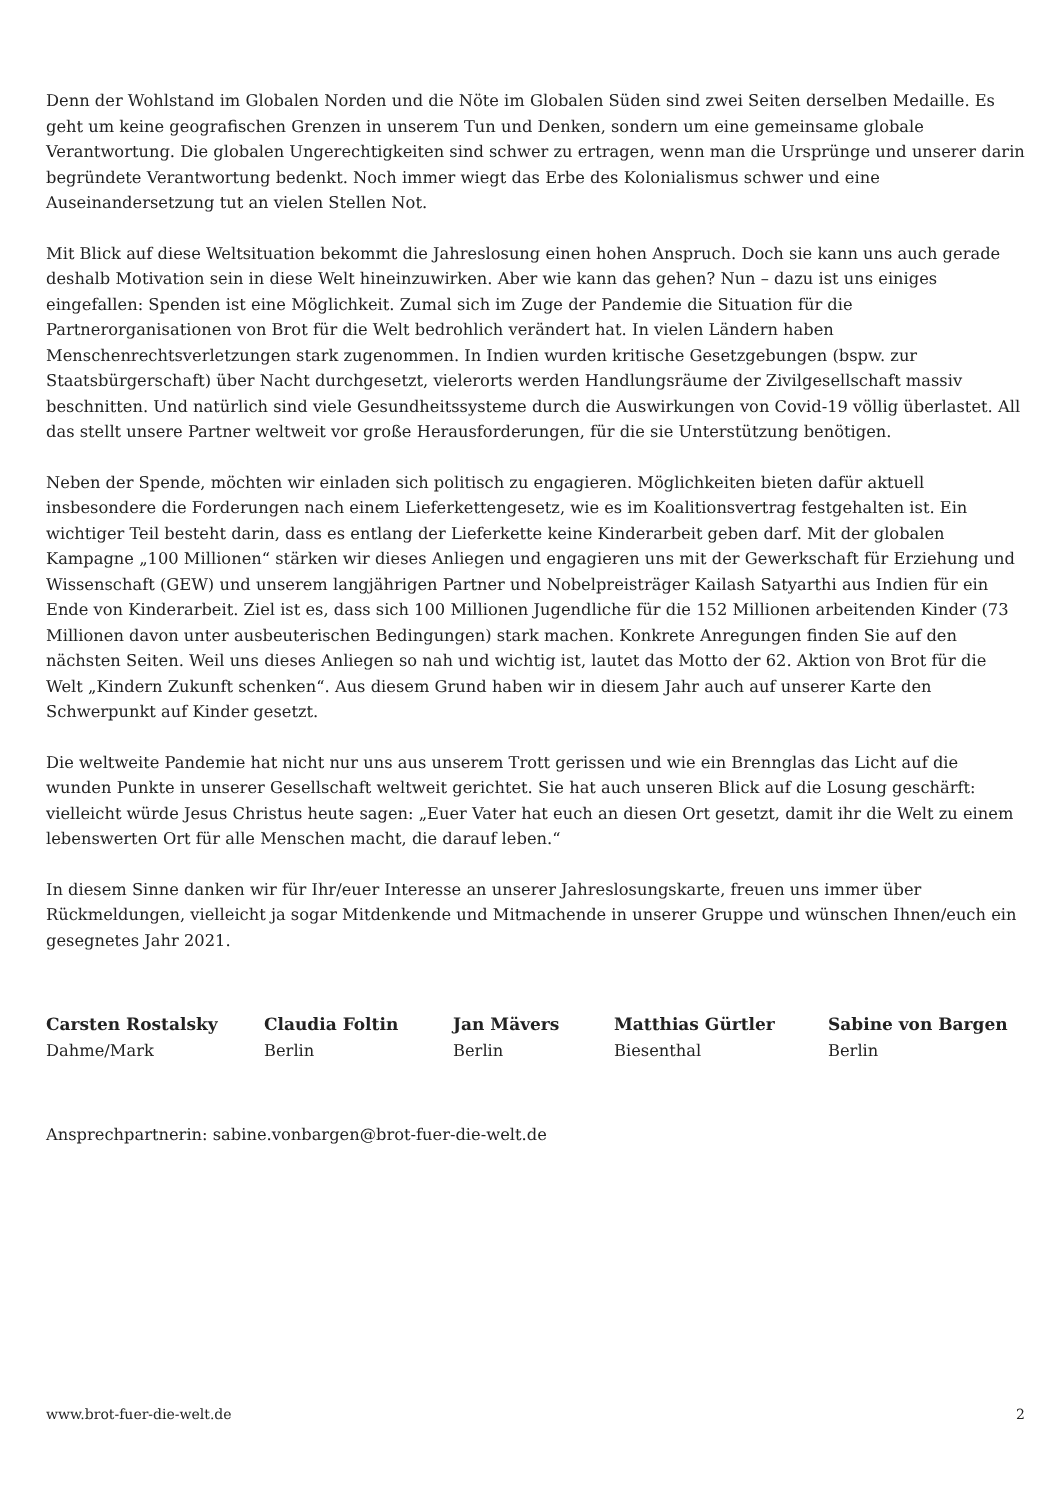Denn der Wohlstand im Globalen Norden und die Nöte im Globalen Süden sind zwei Seiten derselben Medaille. Es geht um keine geografischen Grenzen in unserem Tun und Denken, sondern um eine gemeinsame globale Verantwortung. Die globalen Ungerechtigkeiten sind schwer zu ertragen, wenn man die Ursprünge und unserer darin begründete Verantwortung bedenkt. Noch immer wiegt das Erbe des Kolonialismus schwer und eine Auseinandersetzung tut an vielen Stellen Not.
Mit Blick auf diese Weltsituation bekommt die Jahreslosung einen hohen Anspruch. Doch sie kann uns auch gerade deshalb Motivation sein in diese Welt hineinzuwirken. Aber wie kann das gehen? Nun – dazu ist uns einiges eingefallen: Spenden ist eine Möglichkeit. Zumal sich im Zuge der Pandemie die Situation für die Partnerorganisationen von Brot für die Welt bedrohlich verändert hat. In vielen Ländern haben Menschenrechtsverletzungen stark zugenommen. In Indien wurden kritische Gesetzgebungen (bspw. zur Staatsbürgerschaft) über Nacht durchgesetzt, vielerorts werden Handlungsräume der Zivilgesellschaft massiv beschnitten. Und natürlich sind viele Gesundheitssysteme durch die Auswirkungen von Covid-19 völlig überlastet. All das stellt unsere Partner weltweit vor große Herausforderungen, für die sie Unterstützung benötigen.
Neben der Spende, möchten wir einladen sich politisch zu engagieren. Möglichkeiten bieten dafür aktuell insbesondere die Forderungen nach einem Lieferkettengesetz, wie es im Koalitionsvertrag festgehalten ist. Ein wichtiger Teil besteht darin, dass es entlang der Lieferkette keine Kinderarbeit geben darf. Mit der globalen Kampagne „100 Millionen“ stärken wir dieses Anliegen und engagieren uns mit der Gewerkschaft für Erziehung und Wissenschaft (GEW) und unserem langjährigen Partner und Nobelpreisträger Kailash Satyarthi aus Indien für ein Ende von Kinderarbeit. Ziel ist es, dass sich 100 Millionen Jugendliche für die 152 Millionen arbeitenden Kinder (73 Millionen davon unter ausbeuterischen Bedingungen) stark machen. Konkrete Anregungen finden Sie auf den nächsten Seiten. Weil uns dieses Anliegen so nah und wichtig ist, lautet das Motto der 62. Aktion von Brot für die Welt „Kindern Zukunft schenken“. Aus diesem Grund haben wir in diesem Jahr auch auf unserer Karte den Schwerpunkt auf Kinder gesetzt.
Die weltweite Pandemie hat nicht nur uns aus unserem Trott gerissen und wie ein Brennglas das Licht auf die wunden Punkte in unserer Gesellschaft weltweit gerichtet. Sie hat auch unseren Blick auf die Losung geschärft: vielleicht würde Jesus Christus heute sagen: „Euer Vater hat euch an diesen Ort gesetzt, damit ihr die Welt zu einem lebenswerten Ort für alle Menschen macht, die darauf leben.“
In diesem Sinne danken wir für Ihr/euer Interesse an unserer Jahreslosungskarte, freuen uns immer über Rückmeldungen, vielleicht ja sogar Mitdenkende und Mitmachende in unserer Gruppe und wünschen Ihnen/euch ein gesegnetes Jahr 2021.
Carsten Rostalsky
Dahme/Mark
Claudia Foltin
Berlin
Jan Mävers
Berlin
Matthias Gürtler
Biesenthal
Sabine von Bargen
Berlin
Ansprechpartnerin: sabine.vonbargen@brot-fuer-die-welt.de
www.brot-fuer-die-welt.de 2